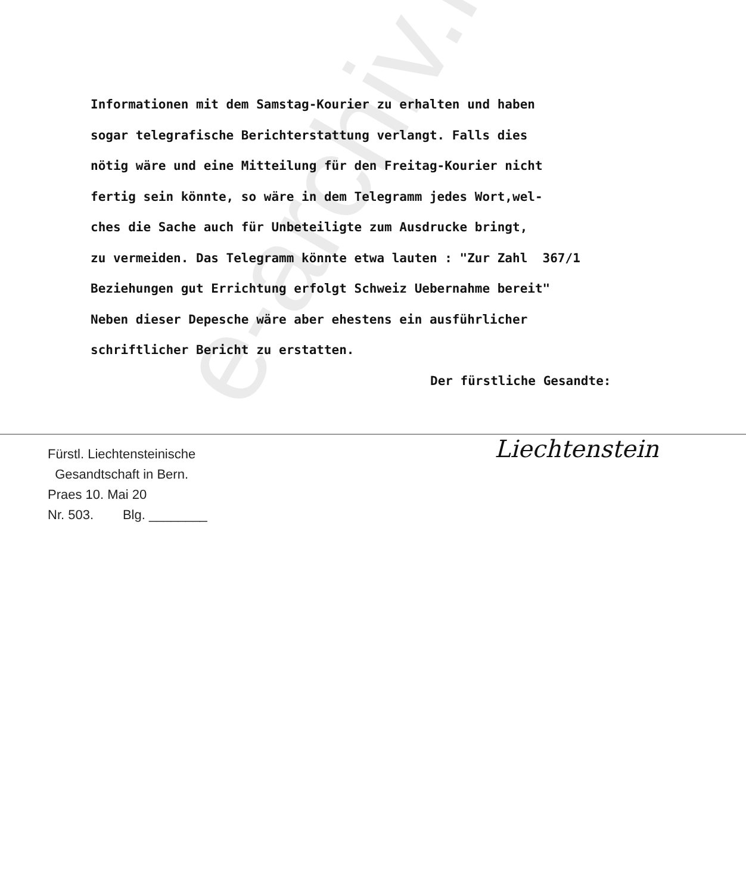Informationen mit dem Samstag-Kourier zu erhalten und haben sogar telegrafische Berichterstattung verlangt. Falls dies nötig wäre und eine Mitteilung für den Freitag-Kourier nicht fertig sein könnte, so wäre in dem Telegramm jedes Wort,wel- ches die Sache auch für Unbeteiligte zum Ausdrucke bringt, zu vermeiden. Das Telegramm könnte etwa lauten : "Zur Zahl 367/1 Beziehungen gut Errichtung erfolgt Schweiz Uebernahme bereit" Neben dieser Depesche wäre aber ehestens ein ausführlicher schriftlicher Bericht zu erstatten. Der fürstliche Gesandte:
Fürstl. Liechtensteinische
Gesandtschaft in Bern.
Praes 10. Mai 20
Nr. 503. Blg. ________
Liechtenstein
e-archiv.li